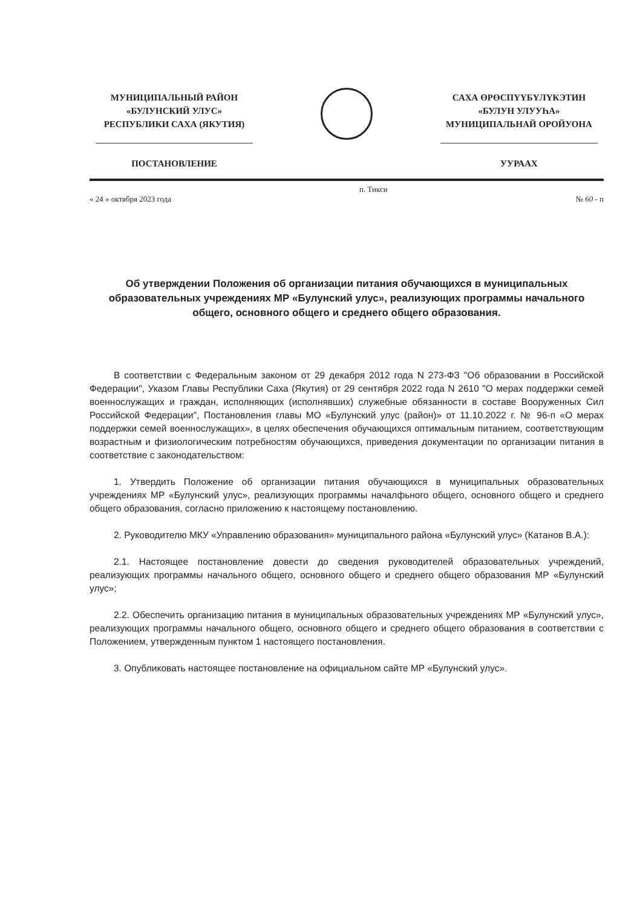МУНИЦИПАЛЬНЫЙ РАЙОН
«БУЛУНСКИЙ УЛУС»
РЕСПУБЛИКИ САХА (ЯКУТИЯ)
ПОСТАНОВЛЕНИЕ
САХА ӨРӨСПҮҮБҮЛҮКЭТИН
«БУЛУН УЛУУҺА»
МУНИЦИПАЛЬНАЙ ОРОЙУОНА
УУРААХ
« 24 » октября 2023 года п. Тикси
№ 60 - п
Об утверждении Положения об организации питания обучающихся в муниципальных образовательных учреждениях МР «Булунский улус», реализующих программы начального общего, основного общего и среднего общего образования.
В соответствии с Федеральным законом от 29 декабря 2012 года N 273-ФЗ "Об образовании в Российской Федерации", Указом Главы Республики Саха (Якутия) от 29 сентября 2022 года N 2610 "О мерах поддержки семей военнослужащих и граждан, исполняющих (исполнявших) служебные обязанности в составе Вооруженных Сил Российской Федерации", Постановления главы МО «Булунский улус (район)» от 11.10.2022 г. № 96-п «О мерах поддержки семей военнослужащих», в целях обеспечения обучающихся оптимальным питанием, соответствующим возрастным и физиологическим потребностям обучающихся, приведения документации по организации питания в соответствие с законодательством:
1. Утвердить Положение об организации питания обучающихся в муниципальных образовательных учреждениях МР «Булунский улус», реализующих программы началфьного общего, основного общего и среднего общего образования, согласно приложению к настоящему постановлению.
2. Руководителю МКУ «Управлению образования» муниципального района «Булунский улус» (Катанов В.А.):
2.1. Настоящее постановление довести до сведения руководителей образовательных учреждений, реализующих программы начального общего, основного общего и среднего общего образования МР «Булунский улус»;
2.2. Обеспечить организацию питания в муниципальных образовательных учреждениях МР «Булунский улус», реализующих программы начального общего, основного общего и среднего общего образования в соответствии с Положением, утвержденным пунктом 1 настоящего постановления.
3. Опубликовать настоящее постановление на официальном сайте МР «Булунский улус».